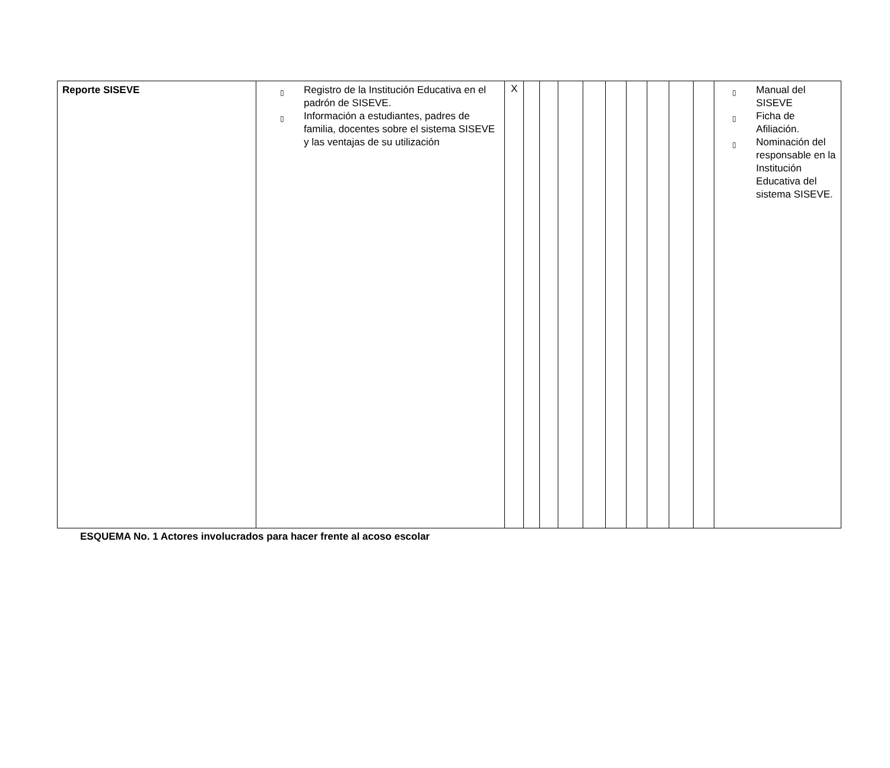| Reporte SISEVE | ▯ Registro de la Institución Educativa en el padrón de SISEVE. ▯ Información a estudiantes, padres de familia, docentes sobre el sistema SISEVE y las ventajas de su utilización | X | | | | | | | | | | ▯ Manual del SISEVE ▯ Ficha de Afiliación. ▯ Nominación del responsable en la Institución Educativa del sistema SISEVE. |
ESQUEMA No. 1 Actores involucrados para hacer frente al acoso escolar